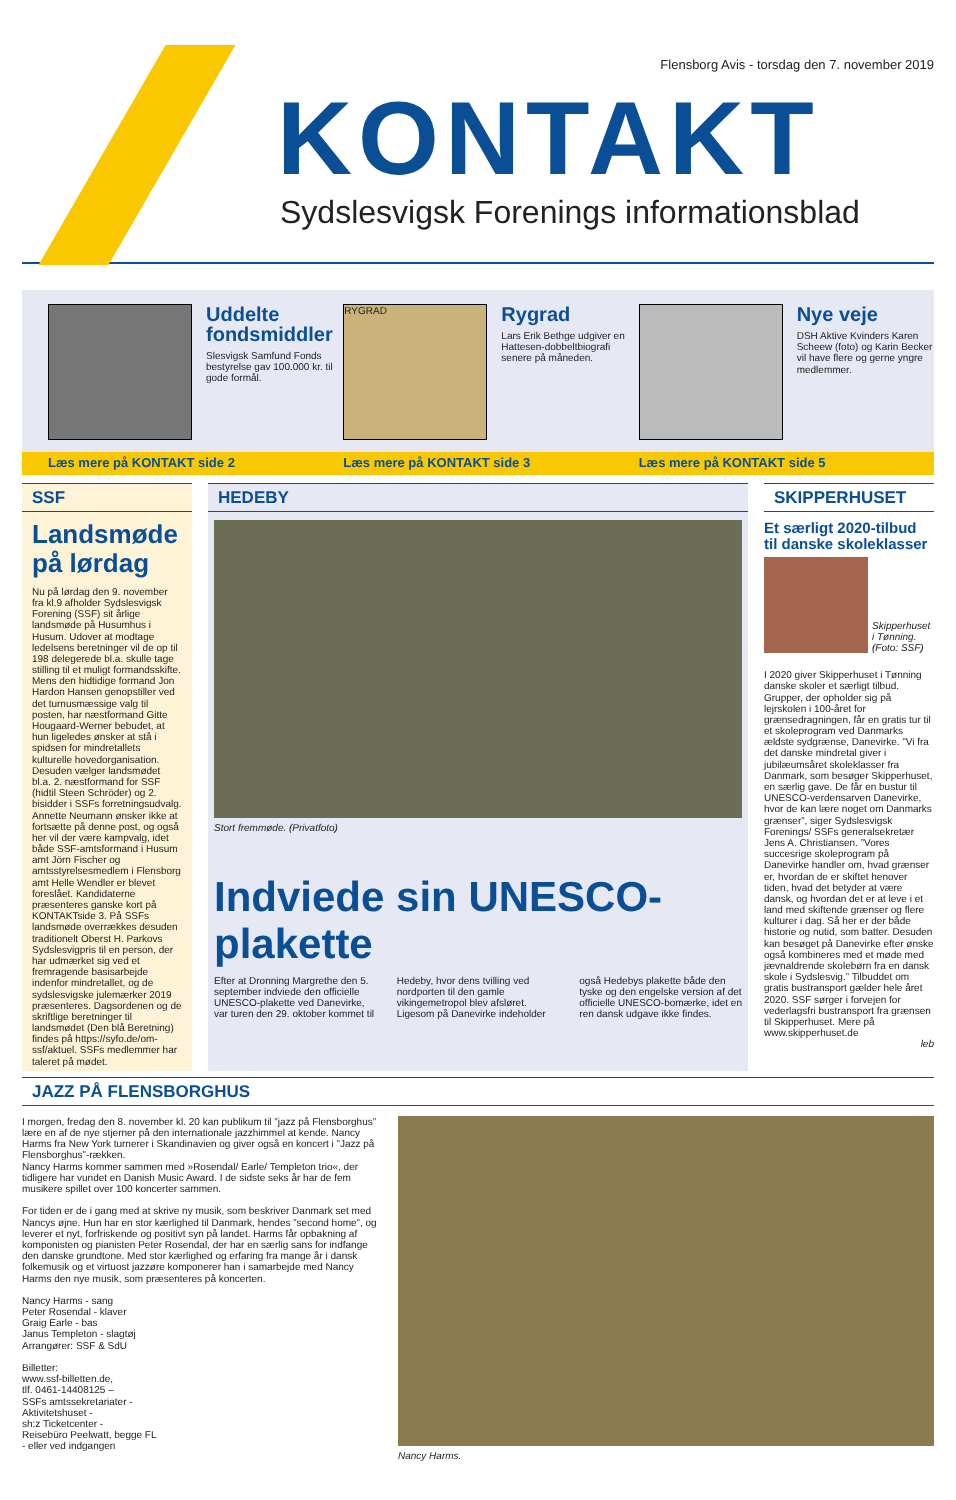Flensborg Avis - torsdag den 7. november 2019
KONTAKT
Sydslesvigsk Forenings informationsblad
Uddelte fondsmiddler
Slesvigsk Samfund Fonds bestyrelse gav 100.000 kr. til gode formål.
RYGRAD
Rygrad
Lars Erik Bethge udgiver en Hattesen-dobbeltbiografi senere på måneden.
Nye veje
DSH Aktive Kvinders Karen Scheew (foto) og Karin Becker vil have flere og gerne yngre medlemmer.
Læs mere på KONTAKT side 2 Læs mere på KONTAKT side 3 Læs mere på KONTAKT side 5
SSF
Landsmøde på lørdag
Nu på lørdag den 9. november fra kl.9 afholder Sydslesvigsk Forening (SSF) sit årlige landsmøde på Husumhus i Husum. Udover at modtage ledelsens beretninger vil de op til 198 delegerede bl.a. skulle tage stilling til et muligt formandsskifte. Mens den hidtidige formand Jon Hardon Hansen genopstiller ved det turnusmæssige valg til posten, har næstformand Gitte Hougaard-Werner bebudet, at hun ligeledes ønsker at stå i spidsen for mindretallets kulturelle hovedorganisation. Desuden vælger landsmødet bl.a. 2. næstformand for SSF (hidtil Steen Schröder) og 2. bisidder i SSFs forretningsudvalg. Annette Neumann ønsker ikke at fortsætte på denne post, og også her vil der være kampvalg, idet både SSF-amtsformand i Husum amt Jörn Fischer og amtsstyrelsesmedlem i Flensborg amt Helle Wendler er blevet foreslået. Kandidaterne præsenteres ganske kort på KONTAKTside 3. På SSFs landsmøde overrækkes desuden traditionelt Oberst H. Parkovs Sydslesvigpris til en person, der har udmærket sig ved et fremragende basisarbejde indenfor mindretallet, og de sydslesvigske julemærker 2019 præsenteres. Dagsordenen og de skriftlige beretninger til landsmødet (Den blå Beretning) findes på https://syfo.de/om-ssf/aktuel. SSFs medlemmer har taleret på mødet.
HEDEBY
Stort fremmøde. (Privatfoto)
Indviede sin UNESCO-plakette
Efter at Dronning Margrethe den 5. september indviede den officielle UNESCO-plakette ved Danevirke, var turen den 29. oktober kommet til Hedeby, hvor dens tvilling ved nordporten til den gamle vikingemetropol blev afsløret. Ligesom på Danevirke indeholder også Hedebys plakette både den tyske og den engelske version af det officielle UNESCO-bomærke, idet en ren dansk udgave ikke findes.
SKIPPERHUSET
Et særligt 2020-tilbud til danske skoleklasser
Skipperhuset i Tønning. (Foto: SSF)
I 2020 giver Skipperhuset i Tønning danske skoler et særligt tilbud. Grupper, der opholder sig på lejrskolen i 100-året for grænsedragningen, får en gratis tur til et skoleprogram ved Danmarks ældste sydgrænse, Danevirke. ”Vi fra det danske mindretal giver i jubilæumsåret skoleklasser fra Danmark, som besøger Skipperhuset, en særlig gave. De får en bustur til UNESCO-verdensarven Danevirke, hvor de kan lære noget om Danmarks grænser”, siger Sydslesvigsk Forenings/ SSFs generalsekretær Jens A. Christiansen. ”Vores succesrige skoleprogram på Danevirke handler om, hvad grænser er, hvordan de er skiftet henover tiden, hvad det betyder at være dansk, og hvordan det er at leve i et land med skiftende grænser og flere kulturer i dag. Så her er der både historie og nutid, som batter. Desuden kan besøget på Danevirke efter ønske også kombineres med et møde med jævnaldrende skolebørn fra en dansk skole i Sydslesvig.” Tilbuddet om gratis bustransport gælder hele året 2020. SSF sørger i forvejen for vederlagsfri bustransport fra grænsen til Skipperhuset. Mere på www.skipperhuset.de
leb
JAZZ PÅ FLENSBORGHUS
I morgen, fredag den 8. november kl. 20 kan publikum til ”jazz på Flensborghus” lære en af de nye stjerner på den internationale jazzhimmel at kende. Nancy Harms fra New York turnerer i Skandinavien og giver også en koncert i ”Jazz på Flensborghus”-rækken.
Nancy Harms kommer sammen med »Rosendal/ Earle/ Templeton trio«, der tidligere har vundet en Danish Music Award. I de sidste seks år har de fem musikere spillet over 100 koncerter sammen.
For tiden er de i gang med at skrive ny musik, som beskriver Danmark set med Nancys øjne. Hun har en stor kærlighed til Danmark, hendes ”second home”, og leverer et nyt, forfriskende og positivt syn på landet. Harms får opbakning af komponisten og pianisten Peter Rosendal, der har en særlig sans for indfange den danske grundtone. Med stor kærlighed og erfaring fra mange år i dansk folkemusik og et virtuost jazzøre komponerer han i samarbejde med Nancy Harms den nye musik, som præsenteres på koncerten.
Nancy Harms - sang
Peter Rosendal - klaver
Graig Earle - bas
Janus Templeton - slagtøj
Arrangører: SSF & SdU
Billetter:
www.ssf-billetten.de,
tlf. 0461-14408125 –
SSFs amtssekretariater -
Aktivitetshuset -
sh:z Ticketcenter -
Reisebüro Peelwatt, begge FL
- eller ved indgangen
Nancy Harms.